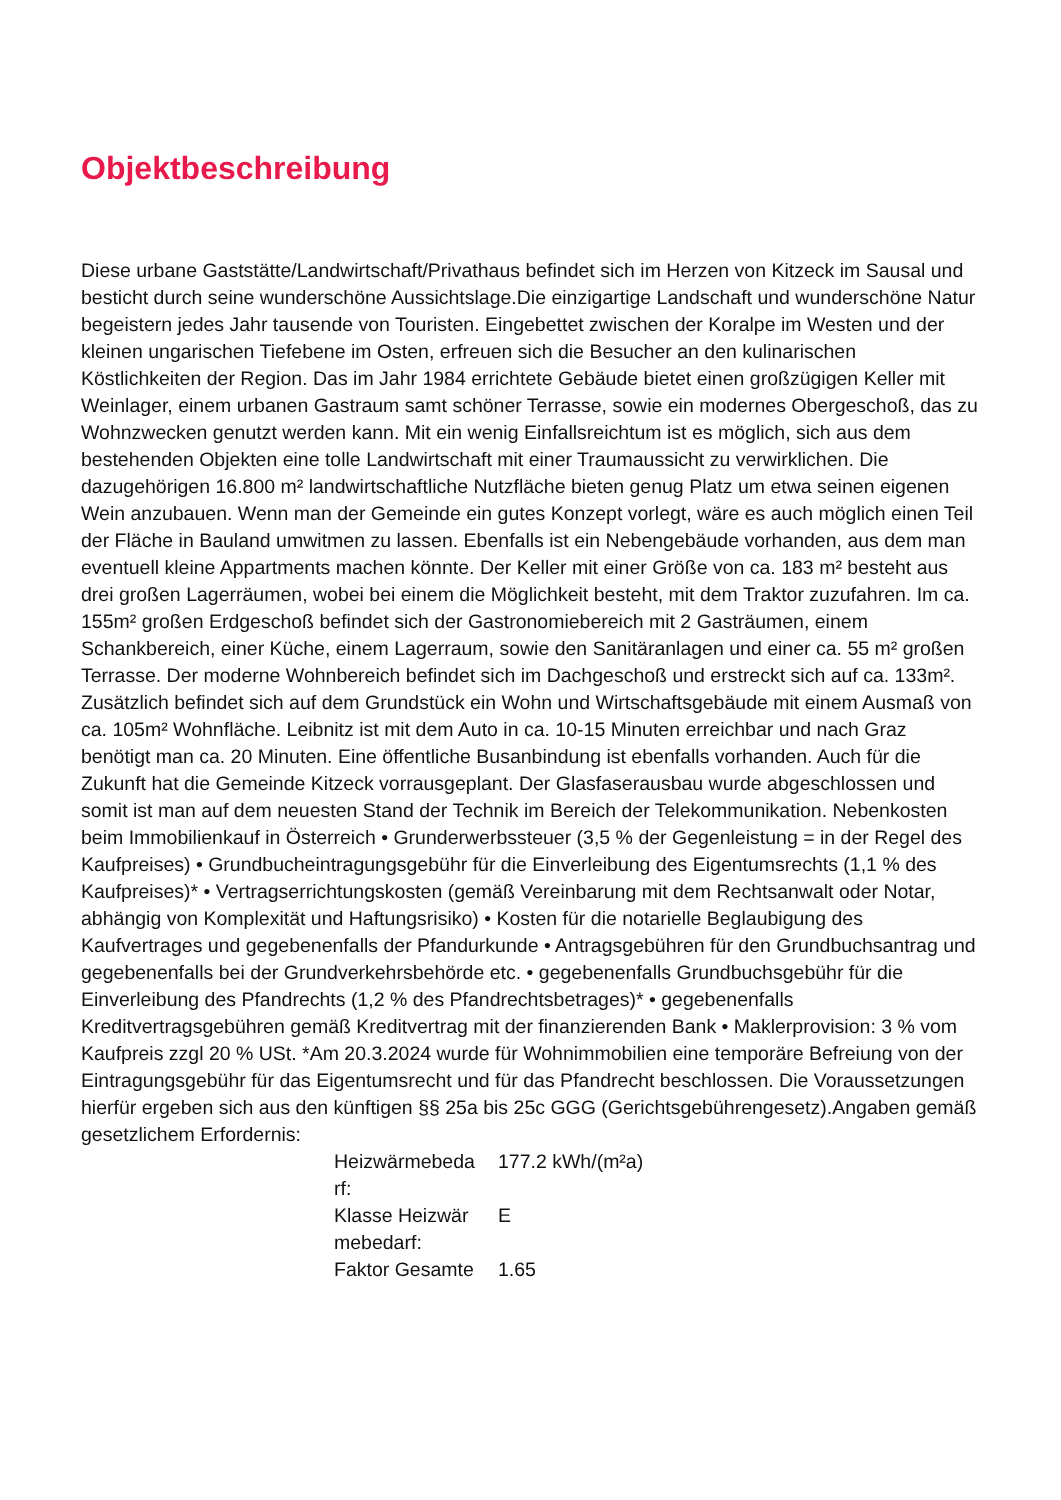Objektbeschreibung
Diese urbane Gaststätte/Landwirtschaft/Privathaus befindet sich im Herzen von Kitzeck im Sausal und besticht durch seine wunderschöne Aussichtslage.Die einzigartige Landschaft und wunderschöne Natur begeistern jedes Jahr tausende von Touristen. Eingebettet zwischen der Koralpe im Westen und der kleinen ungarischen Tiefebene im Osten, erfreuen sich die Besucher an den kulinarischen Köstlichkeiten der Region. Das im Jahr 1984 errichtete Gebäude bietet einen großzügigen Keller mit Weinlager, einem urbanen Gastraum samt schöner Terrasse, sowie ein modernes Obergeschoß, das zu Wohnzwecken genutzt werden kann. Mit ein wenig Einfallsreichtum ist es möglich, sich aus dem bestehenden Objekten eine tolle Landwirtschaft mit einer Traumaussicht zu verwirklichen. Die dazugehörigen 16.800 m² landwirtschaftliche Nutzfläche bieten genug Platz um etwa seinen eigenen Wein anzubauen. Wenn man der Gemeinde ein gutes Konzept vorlegt, wäre es auch möglich einen Teil der Fläche in Bauland umwitmen zu lassen. Ebenfalls ist ein Nebengebäude vorhanden, aus dem man eventuell kleine Appartments machen könnte. Der Keller mit einer Größe von ca. 183 m² besteht aus drei großen Lagerräumen, wobei bei einem die Möglichkeit besteht, mit dem Traktor zuzufahren. Im ca. 155m² großen Erdgeschoß befindet sich der Gastronomiebereich mit 2 Gasträumen, einem Schankbereich, einer Küche, einem Lagerraum, sowie den Sanitäranlagen und einer ca. 55 m² großen Terrasse. Der moderne Wohnbereich befindet sich im Dachgeschoß und erstreckt sich auf ca. 133m². Zusätzlich befindet sich auf dem Grundstück ein Wohn und Wirtschaftsgebäude mit einem Ausmaß von ca. 105m² Wohnfläche. Leibnitz ist mit dem Auto in ca. 10-15 Minuten erreichbar und nach Graz benötigt man ca. 20 Minuten. Eine öffentliche Busanbindung ist ebenfalls vorhanden. Auch für die Zukunft hat die Gemeinde Kitzeck vorrausgeplant. Der Glasfaserausbau wurde abgeschlossen und somit ist man auf dem neuesten Stand der Technik im Bereich der Telekommunikation. Nebenkosten beim Immobilienkauf in Österreich • Grunderwerbssteuer (3,5 % der Gegenleistung = in der Regel des Kaufpreises) • Grundbucheintragungsgebühr für die Einverleibung des Eigentumsrechts (1,1 % des Kaufpreises)* • Vertragserrichtungskosten (gemäß Vereinbarung mit dem Rechtsanwalt oder Notar, abhängig von Komplexität und Haftungsrisiko) • Kosten für die notarielle Beglaubigung des Kaufvertrages und gegebenenfalls der Pfandurkunde • Antragsgebühren für den Grundbuchsantrag und gegebenenfalls bei der Grundverkehrsbehörde etc. • gegebenenfalls Grundbuchsgebühr für die Einverleibung des Pfandrechts (1,2 % des Pfandrechtsbetrages)* • gegebenenfalls Kreditvertragsgebühren gemäß Kreditvertrag mit der finanzierenden Bank • Maklerprovision: 3 % vom Kaufpreis zzgl 20 % USt. *Am 20.3.2024 wurde für Wohnimmobilien eine temporäre Befreiung von der Eintragungsgebühr für das Eigentumsrecht und für das Pfandrecht beschlossen. Die Voraussetzungen hierfür ergeben sich aus den künftigen §§ 25a bis 25c GGG (Gerichtsgebührengesetz).Angaben gemäß gesetzlichem Erfordernis:
| Heizwärmebeda rf: | 177.2 kWh/(m²a) |
| Klasse Heizwär mebedarf: | E |
| Faktor Gesamte | 1.65 |